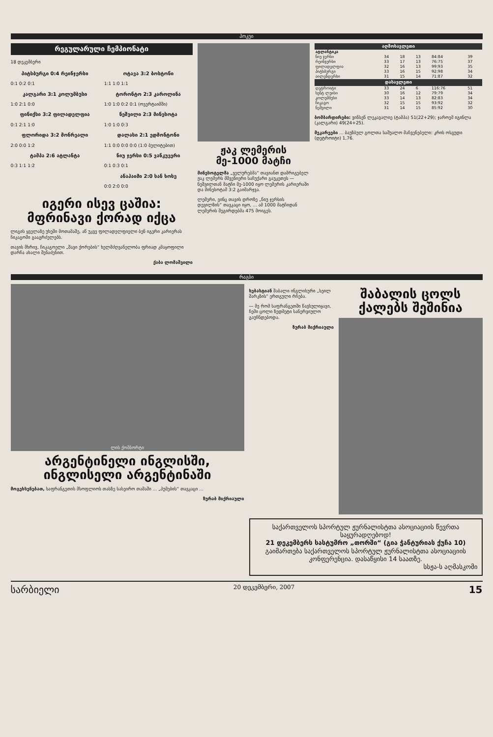ჰოკეი
რეგულარული ჩემპიონატი
18 დეკემბერი
პიტსბურგი 0:4 რეინჯერსი
0:1 0:2 0:1
კალგარი 3:1 კოლუმბუსი
1:0 2:1 0:0
ფინიქსი 3:2 ფილადელფია
0:1 2:1 1:0
ფლორიდა 3:2 მონრეალი
2:0 0:0 1:2
ტამპა 2:6 ატლანტა
0:3 1:1 1:2
ოტავა 3:2 ბოსტონი
1:1 1:0 1:1
ტორონტო 2:3 კაროლინა
1:0 1:0 0:2 0:1 (ოვერტაიმში)
ნეშვილი 2:3 მინესოტა
1:0 1:0 0:3
დალასი 2:1 ედმონტონი
1:1 0:0 0:0 0:0 (1:0 ბულიტებით)
ნიუ ჯერსი 0:5 ვანკუვერი
0:1 0:3 0:1
ანაჰაიმი 2:0 სან ხოსე
0:0 2:0 0:0
იგერი ისევ ცაშია: მფრინავი ქორად იქცა
ლიგის ყველაზე უხეში მოთამაშე, აწ უკვე ფილადელფიელი ბენ იგერი კარიერას ჩიკაგოში გააგრძელებს.
თავის მხრივ, ჩიკაგოელი „შავი ქორების“ ხელმძღვანელობა ფრიად კმაყოფილი დარჩა ახალი შენაძენით.
ქაბა ლომაშვილი
ჟაკ ლემერის მე-1000 მატჩი
მინესოტელმა „ველურებმა“ თავიანთ დამრიგებელ ჟაკ ლემერს მშვენიერი საჩუქარი გაუკეთეს — ნეშვილთან მატჩი მე-1000 იყო ლემერის კარიერაში და მინესოტამ 3:2 გაიმარჯვა.
ლემერი, ვინც თავის დროზე „ნიუ ჯერსის დევილზის“ თავკაცი იყო, ... ამ 1000 მატჩიდან ლემერის შეგირდებმა 475 მოიგეს.
| აღმოსავლეთი | | | | | |
| --- | --- | --- | --- | --- | --- |
| ატლანტიკა | | | | | |
| ნიუ ჯერსი | 34 | 18 | 13 | 84:84 | 39 |
| რეინჯერსი | 33 | 17 | 13 | 76:75 | 37 |
| ფილადელფია | 32 | 16 | 13 | 99:93 | 35 |
| პიტსბურგი | 33 | 16 | 15 | 92:98 | 34 |
| აილენდერსი | 31 | 15 | 14 | 71:87 | 32 |
| დასავლეთი | | | | | |
| დეტროიტი | 33 | 24 | 6 | 116:76 | 51 |
| სენტ ლუისი | 30 | 16 | 12 | 79:79 | 34 |
| კოლუმბუსი | 33 | 14 | 13 | 82:83 | 34 |
| ჩიკაგო | 32 | 15 | 15 | 93:92 | 32 |
| ნეშვილი | 31 | 14 | 15 | 85:92 | 30 |
ბომბარდირები: ვინსენ ლეკავალიე (ტამპა) 51(22+29); ჯაროემ იგინლა (კალგარი) 49(24+25).
მეკარეები ... ბაუზბულ გოლთა საშუალო მაჩვენებელი: კრის ოსგუდი (დეტროიტი) 1,76.
რაგბი
ლის ქომბორტი
არგენტინელი ინგლისში, ინგლისელი არგენტინაში
მოგეხსენებათ, საფრანგეთის მსოფლიოს თასზე სასეირო თამაში ... „პუმების“ თავკაცი ...
ზურაბ მიქრიაული
სებასტიან შაბალი ინგლისური „სეილ შარკზის“ ერთგული რჩება.
— მე რომ საფრანგეთში წავსულიყავი, ჩემი ცოლი ზედმეტი სანერვიულო გაუჩნდებოდა.
ზურაბ მიქრიაული
შაბალის ცოლს ქალებს შეშინია
საქართველოს სპორტულ ჟურნალისტთა ასოციაციის წევრთა საყურადღებოდ!
21 დეკემბერს სასტუმრო „თორში“ (გია ჭანტურიას ქუჩა 10) გაიმართება საქართველოს სპორტულ ჟურნალისტთა ასოციაციის კონფერენცია. დასაწყისი 14 საათზე.
სსჟა-ს აღმასკომი
სარბიელი 20 დეკემბერი, 2007 15